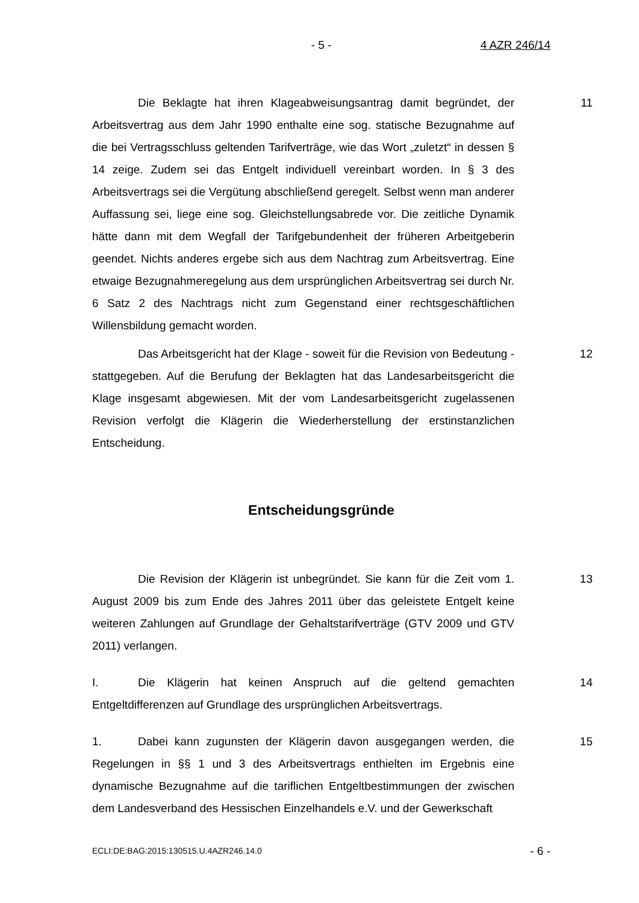- 5 - 4 AZR 246/14
Die Beklagte hat ihren Klageabweisungsantrag damit begründet, der Arbeitsvertrag aus dem Jahr 1990 enthalte eine sog. statische Bezugnahme auf die bei Vertragsschluss geltenden Tarifverträge, wie das Wort „zuletzt“ in dessen § 14 zeige. Zudem sei das Entgelt individuell vereinbart worden. In § 3 des Arbeitsvertrags sei die Vergütung abschließend geregelt. Selbst wenn man anderer Auffassung sei, liege eine sog. Gleichstellungsabrede vor. Die zeitliche Dynamik hätte dann mit dem Wegfall der Tarifgebundenheit der früheren Arbeitgeberin geendet. Nichts anderes ergebe sich aus dem Nachtrag zum Arbeitsvertrag. Eine etwaige Bezugnahmeregelung aus dem ursprünglichen Arbeitsvertrag sei durch Nr. 6 Satz 2 des Nachtrags nicht zum Gegenstand einer rechtsgeschäftlichen Willensbildung gemacht worden.
11
Das Arbeitsgericht hat der Klage - soweit für die Revision von Bedeutung - stattgegeben. Auf die Berufung der Beklagten hat das Landesarbeitsgericht die Klage insgesamt abgewiesen. Mit der vom Landesarbeitsgericht zugelassenen Revision verfolgt die Klägerin die Wiederherstellung der erstinstanzlichen Entscheidung.
12
Entscheidungsgründe
Die Revision der Klägerin ist unbegründet. Sie kann für die Zeit vom 1. August 2009 bis zum Ende des Jahres 2011 über das geleistete Entgelt keine weiteren Zahlungen auf Grundlage der Gehaltstarifverträge (GTV 2009 und GTV 2011) verlangen.
13
I. Die Klägerin hat keinen Anspruch auf die geltend gemachten Entgeltdifferenzen auf Grundlage des ursprünglichen Arbeitsvertrags.
14
1. Dabei kann zugunsten der Klägerin davon ausgegangen werden, die Regelungen in §§ 1 und 3 des Arbeitsvertrags enthielten im Ergebnis eine dynamische Bezugnahme auf die tariflichen Entgeltbestimmungen der zwischen dem Landesverband des Hessischen Einzelhandels e.V. und der Gewerkschaft
15
ECLI:DE:BAG:2015:130515.U.4AZR246.14.0 - 6 -